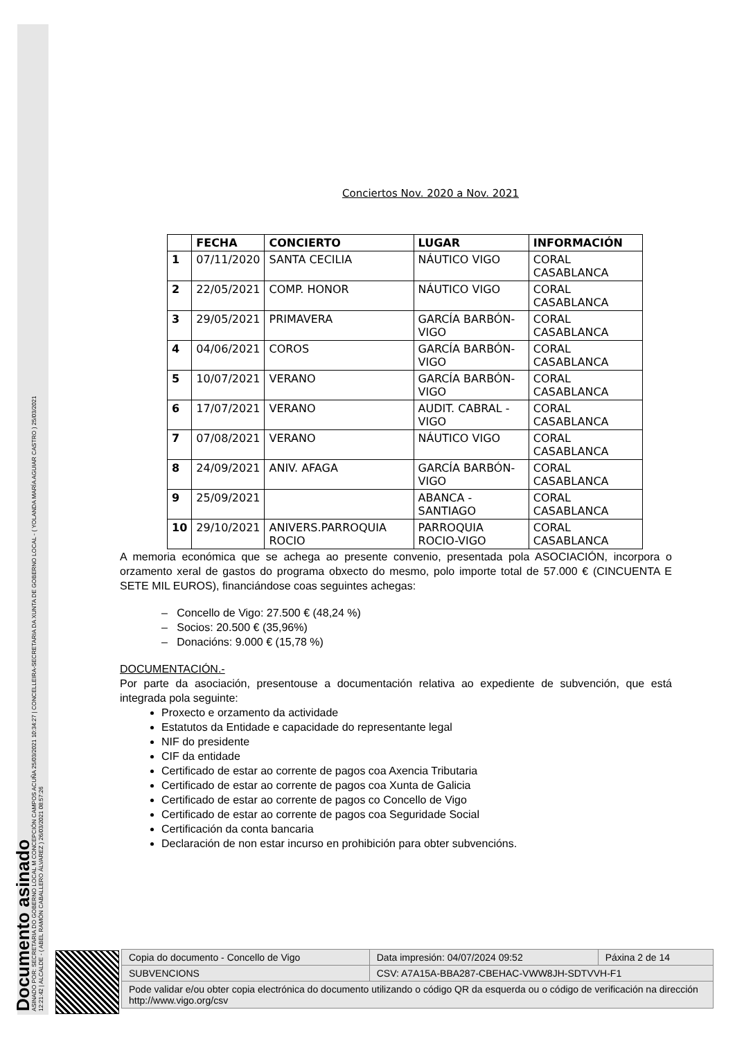Documento asinado
ASINADO POR: SECRETARIA DO GOBERNO LOCAL M CONCEPCIÓN CAMPOS ACUÑA 25/03/2021 10:34:27 | CONCELLEIRA-SECRETARIA DA XUNTA DE GOBERNO LOCAL - ( YOLANDA MARÍA AGUIAR CASTRO ) 25/03/2021
12:21:42 | ALCALDE - ( ABEL RAMÓN CABALLERO ÁLVAREZ ) 26/03/2021 08:57:26
Conciertos Nov. 2020 a Nov. 2021
| | FECHA | CONCIERTO | LUGAR | INFORMACIÓN |
| --- | --- | --- | --- | --- |
| 1 | 07/11/2020 | SANTA CECILIA | NÁUTICO VIGO | CORAL CASABLANCA |
| 2 | 22/05/2021 | COMP. HONOR | NÁUTICO VIGO | CORAL CASABLANCA |
| 3 | 29/05/2021 | PRIMAVERA | GARCÍA BARBÓN-VIGO | CORAL CASABLANCA |
| 4 | 04/06/2021 | COROS | GARCÍA BARBÓN-VIGO | CORAL CASABLANCA |
| 5 | 10/07/2021 | VERANO | GARCÍA BARBÓN-VIGO | CORAL CASABLANCA |
| 6 | 17/07/2021 | VERANO | AUDIT. CABRAL -VIGO | CORAL CASABLANCA |
| 7 | 07/08/2021 | VERANO | NÁUTICO VIGO | CORAL CASABLANCA |
| 8 | 24/09/2021 | ANIV. AFAGA | GARCÍA BARBÓN-VIGO | CORAL CASABLANCA |
| 9 | 25/09/2021 | | ABANCA - SANTIAGO | CORAL CASABLANCA |
| 10 | 29/10/2021 | ANIVERS.PARROQUIA ROCIO | PARROQUIA ROCIO-VIGO | CORAL CASABLANCA |
A memoria económica que se achega ao presente convenio, presentada pola ASOCIACIÓN, incorpora o orzamento xeral de gastos do programa obxecto do mesmo, polo importe total de 57.000 € (CINCUENTA E SETE MIL EUROS), financiándose coas seguintes achegas:
– Concello de Vigo: 27.500 € (48,24 %)
– Socios: 20.500 € (35,96%)
– Donacións: 9.000 € (15,78 %)
DOCUMENTACIÓN.-
Por parte da asociación, presentouse a documentación relativa ao expediente de subvención, que está integrada pola seguinte:
Proxecto e orzamento da actividade
Estatutos da Entidade e capacidade do representante legal
NIF do presidente
CIF da entidade
Certificado de estar ao corrente de pagos coa Axencia Tributaria
Certificado de estar ao corrente de pagos coa Xunta de Galicia
Certificado de estar ao corrente de pagos co Concello de Vigo
Certificado de estar ao corrente de pagos coa Seguridade Social
Certificación da conta bancaria
Declaración de non estar incurso en prohibición para obter subvencións.
| Copia do documento - Concello de Vigo | Data impresión: 04/07/2024 09:52 | Páxina 2 de 14 |
| SUBVENCIONS | CSV: A7A15A-BBA287-CBEHAC-VWW8JH-SDTVVH-F1 | |
| Pode validar e/ou obter copia electrónica do documento utilizando o código QR da esquerda ou o código de verificación na dirección http://www.vigo.org/csv | | |